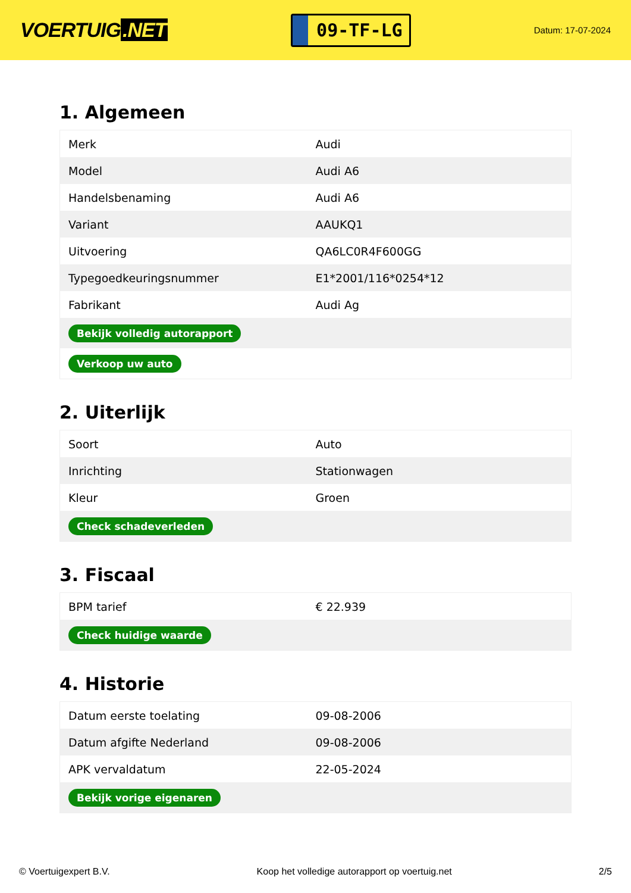VOERTUIG.NET
09-TF-LG
Datum: 17-07-2024
1. Algemeen
| Merk | Audi |
| Model | Audi A6 |
| Handelsbenaming | Audi A6 |
| Variant | AAUKQ1 |
| Uitvoering | QA6LC0R4F600GG |
| Typegoedkeuringsnummer | E1*2001/116*0254*12 |
| Fabrikant | Audi Ag |
| Bekijk volledig autorapport | |
| Verkoop uw auto | |
2. Uiterlijk
| Soort | Auto |
| Inrichting | Stationwagen |
| Kleur | Groen |
| Check schadeverleden | |
3. Fiscaal
| BPM tarief | € 22.939 |
| Check huidige waarde | |
4. Historie
| Datum eerste toelating | 09-08-2006 |
| Datum afgifte Nederland | 09-08-2006 |
| APK vervaldatum | 22-05-2024 |
| Bekijk vorige eigenaren | |
© Voertuigexpert B.V. Koop het volledige autorapport op voertuig.net 2/5